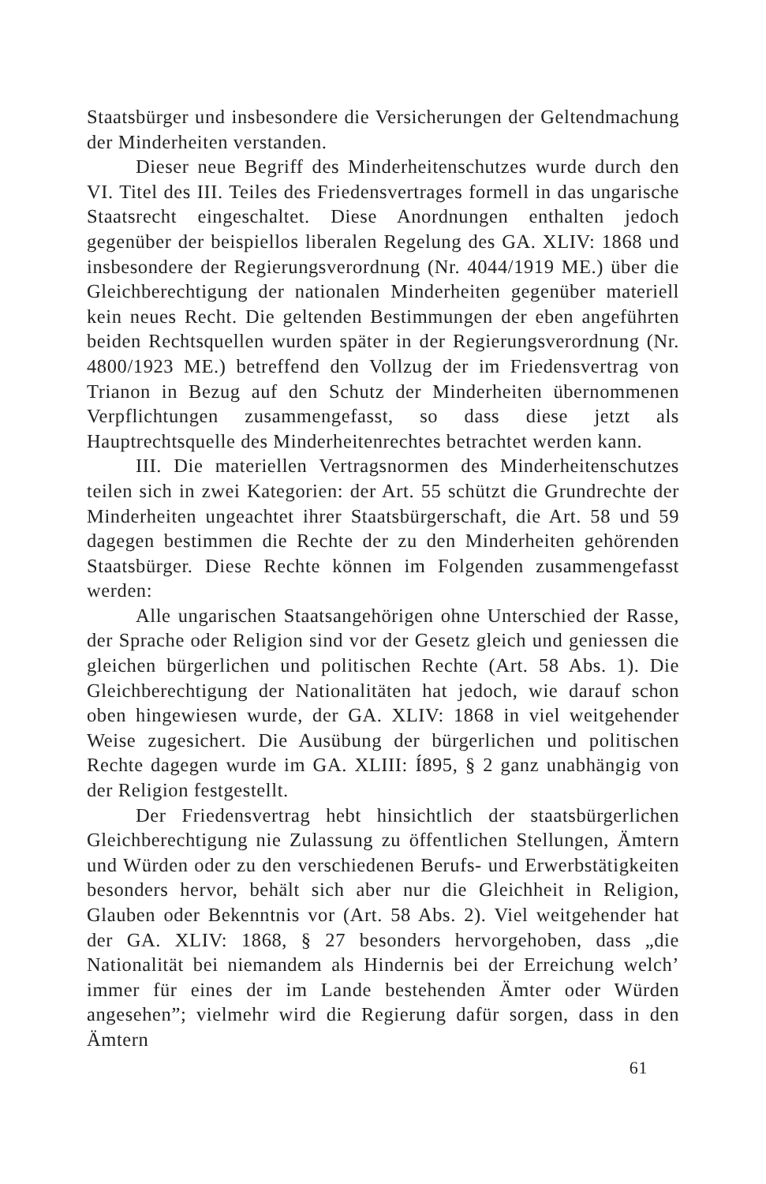Staatsbürger und insbesondere die Versicherungen der Geltendmachung der Minderheiten verstanden.
Dieser neue Begriff des Minderheitenschutzes wurde durch den VI. Titel des III. Teiles des Friedensvertrages formell in das ungarische Staatsrecht eingeschaltet. Diese Anordnungen enthalten jedoch gegenüber der beispiellos liberalen Regelung des GA. XLIV: 1868 und insbesondere der Regierungsverordnung (Nr. 4044/1919 ME.) über die Gleichberechtigung der nationalen Minderheiten gegenüber materiell kein neues Recht. Die geltenden Bestimmungen der eben angeführten beiden Rechtsquellen wurden später in der Regierungsverordnung (Nr. 4800/1923 ME.) betreffend den Vollzug der im Friedensvertrag von Trianon in Bezug auf den Schutz der Minderheiten übernommenen Verpflichtungen zusammengefasst, so dass diese jetzt als Hauptrechtsquelle des Minderheitenrechtes betrachtet werden kann.
III. Die materiellen Vertragsnormen des Minderheitenschutzes teilen sich in zwei Kategorien: der Art. 55 schützt die Grundrechte der Minderheiten ungeachtet ihrer Staatsbürgerschaft, die Art. 58 und 59 dagegen bestimmen die Rechte der zu den Minderheiten gehörenden Staatsbürger. Diese Rechte können im Folgenden zusammengefasst werden:
Alle ungarischen Staatsangehörigen ohne Unterschied der Rasse, der Sprache oder Religion sind vor der Gesetz gleich und geniessen die gleichen bürgerlichen und politischen Rechte (Art. 58 Abs. 1). Die Gleichberechtigung der Nationalitäten hat jedoch, wie darauf schon oben hingewiesen wurde, der GA. XLIV: 1868 in viel weitgehender Weise zugesichert. Die Ausübung der bürgerlichen und politischen Rechte dagegen wurde im GA. XLIII: Í895, § 2 ganz unabhängig von der Religion festgestellt.
Der Friedensvertrag hebt hinsichtlich der staatsbürgerlichen Gleichberechtigung nie Zulassung zu öffentlichen Stellungen, Ämtern und Würden oder zu den verschiedenen Berufs- und Erwerbstätigkeiten besonders hervor, behält sich aber nur die Gleichheit in Religion, Glauben oder Bekenntnis vor (Art. 58 Abs. 2). Viel weitgehender hat der GA. XLIV: 1868, § 27 besonders hervorgehoben, dass „die Nationalität bei niemandem als Hindernis bei der Erreichung welch’ immer für eines der im Lande bestehenden Ämter oder Würden angesehen”; vielmehr wird die Regierung dafür sorgen, dass in den Ämtern
61